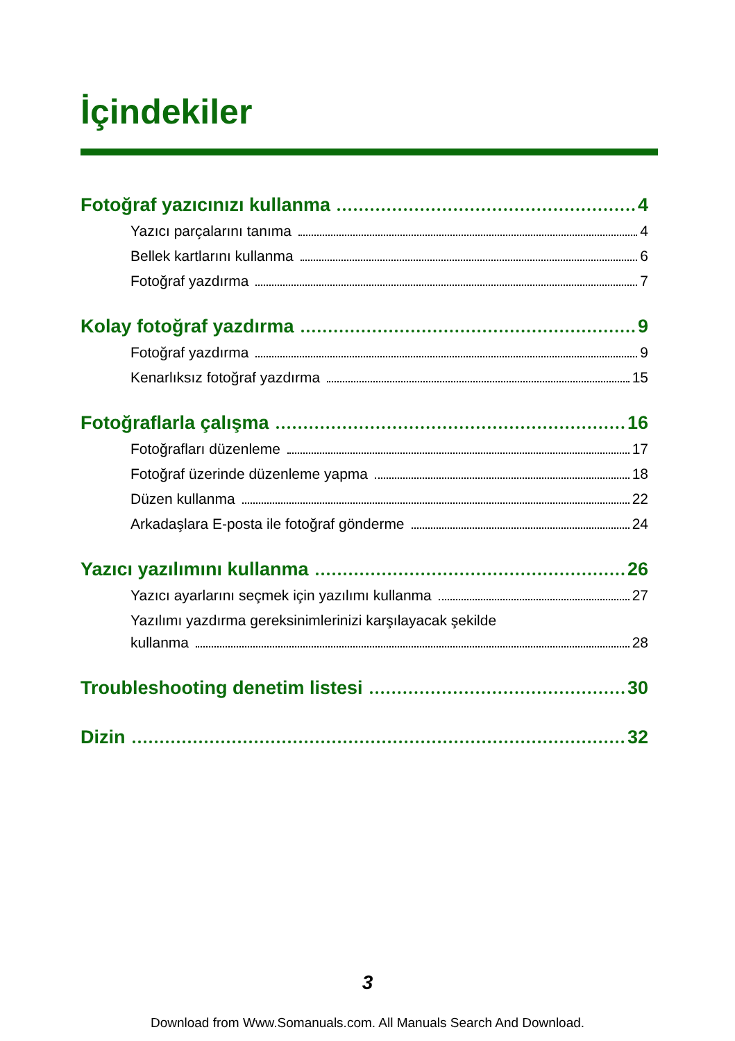İçindekiler
Fotoğraf yazıcınızı kullanma 4
Yazıcı parçalarını tanıma 4
Bellek kartlarını kullanma 6
Fotoğraf yazdırma 7
Kolay fotoğraf yazdırma 9
Fotoğraf yazdırma 9
Kenarlıksız fotoğraf yazdırma 15
Fotoğraflarla çalışma 16
Fotoğrafları düzenleme 17
Fotoğraf üzerinde düzenleme yapma 18
Düzen kullanma 22
Arkadaşlara E-posta ile fotoğraf gönderme 24
Yazıcı yazılımını kullanma 26
Yazıcı ayarlarını seçmek için yazılımı kullanma 27
Yazılımı yazdırma gereksinimlerinizi karşılayacak şekilde
kullanma 28
Troubleshooting denetim listesi 30
Dizin 32
3
Download from Www.Somanuals.com. All Manuals Search And Download.